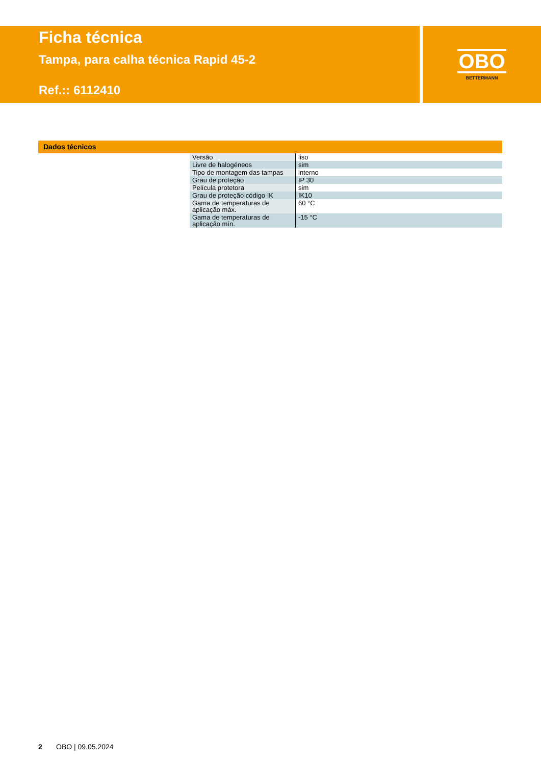Ficha técnica
Tampa, para calha técnica Rapid 45-2
Ref.:: 6112410
OBO
BETTERMANN
Dados técnicos
| Versão | liso |
| Livre de halogéneos | sim |
| Tipo de montagem das tampas | interno |
| Grau de proteção | IP 30 |
| Película protetora | sim |
| Grau de proteção código IK | IK10 |
| Gama de temperaturas de aplicação máx. | 60 °C |
| Gama de temperaturas de aplicação mín. | -15 °C |
2 OBO | 09.05.2024